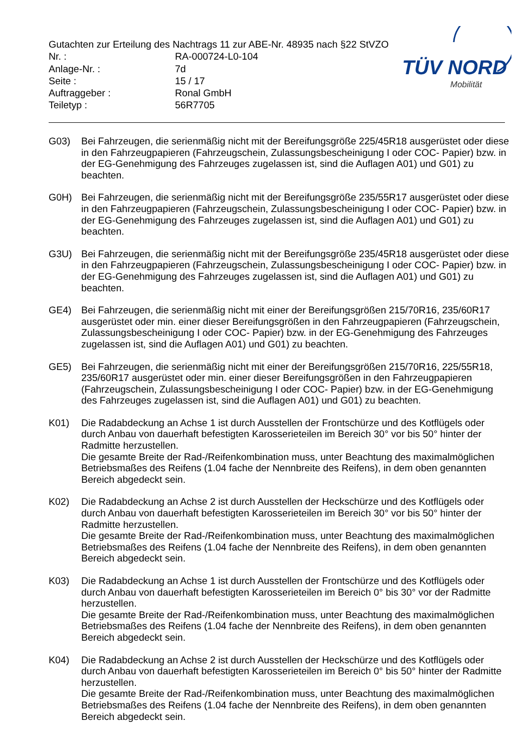Gutachten zur Erteilung des Nachtrags 11 zur ABE-Nr. 48935 nach §22 StVZO
Nr. : RA-000724-L0-104
Anlage-Nr. : 7d
Seite : 15 / 17
Auftraggeber : Ronal GmbH
Teiletyp : 56R7705
TÜV NORD
Mobilität
G03) Bei Fahrzeugen, die serienmäßig nicht mit der Bereifungsgröße 225/45R18 ausgerüstet oder diese in den Fahrzeugpapieren (Fahrzeugschein, Zulassungsbescheinigung I oder COC- Papier) bzw. in der EG-Genehmigung des Fahrzeuges zugelassen ist, sind die Auflagen A01) und G01) zu beachten.
G0H) Bei Fahrzeugen, die serienmäßig nicht mit der Bereifungsgröße 235/55R17 ausgerüstet oder diese in den Fahrzeugpapieren (Fahrzeugschein, Zulassungsbescheinigung I oder COC- Papier) bzw. in der EG-Genehmigung des Fahrzeuges zugelassen ist, sind die Auflagen A01) und G01) zu beachten.
G3U) Bei Fahrzeugen, die serienmäßig nicht mit der Bereifungsgröße 235/45R18 ausgerüstet oder diese in den Fahrzeugpapieren (Fahrzeugschein, Zulassungsbescheinigung I oder COC- Papier) bzw. in der EG-Genehmigung des Fahrzeuges zugelassen ist, sind die Auflagen A01) und G01) zu beachten.
GE4) Bei Fahrzeugen, die serienmäßig nicht mit einer der Bereifungsgrößen 215/70R16, 235/60R17 ausgerüstet oder min. einer dieser Bereifungsgrößen in den Fahrzeugpapieren (Fahrzeugschein, Zulassungsbescheinigung I oder COC- Papier) bzw. in der EG-Genehmigung des Fahrzeuges zugelassen ist, sind die Auflagen A01) und G01) zu beachten.
GE5) Bei Fahrzeugen, die serienmäßig nicht mit einer der Bereifungsgrößen 215/70R16, 225/55R18, 235/60R17 ausgerüstet oder min. einer dieser Bereifungsgrößen in den Fahrzeugpapieren (Fahrzeugschein, Zulassungsbescheinigung I oder COC- Papier) bzw. in der EG-Genehmigung des Fahrzeuges zugelassen ist, sind die Auflagen A01) und G01) zu beachten.
K01) Die Radabdeckung an Achse 1 ist durch Ausstellen der Frontschürze und des Kotflügels oder durch Anbau von dauerhaft befestigten Karosserieteilen im Bereich 30° vor bis 50° hinter der Radmitte herzustellen.
Die gesamte Breite der Rad-/Reifenkombination muss, unter Beachtung des maximalmöglichen Betriebsmaßes des Reifens (1.04 fache der Nennbreite des Reifens), in dem oben genannten Bereich abgedeckt sein.
K02) Die Radabdeckung an Achse 2 ist durch Ausstellen der Heckschürze und des Kotflügels oder durch Anbau von dauerhaft befestigten Karosserieteilen im Bereich 30° vor bis 50° hinter der Radmitte herzustellen.
Die gesamte Breite der Rad-/Reifenkombination muss, unter Beachtung des maximalmöglichen Betriebsmaßes des Reifens (1.04 fache der Nennbreite des Reifens), in dem oben genannten Bereich abgedeckt sein.
K03) Die Radabdeckung an Achse 1 ist durch Ausstellen der Frontschürze und des Kotflügels oder durch Anbau von dauerhaft befestigten Karosserieteilen im Bereich 0° bis 30° vor der Radmitte herzustellen.
Die gesamte Breite der Rad-/Reifenkombination muss, unter Beachtung des maximalmöglichen Betriebsmaßes des Reifens (1.04 fache der Nennbreite des Reifens), in dem oben genannten Bereich abgedeckt sein.
K04) Die Radabdeckung an Achse 2 ist durch Ausstellen der Heckschürze und des Kotflügels oder durch Anbau von dauerhaft befestigten Karosserieteilen im Bereich 0° bis 50° hinter der Radmitte herzustellen.
Die gesamte Breite der Rad-/Reifenkombination muss, unter Beachtung des maximalmöglichen Betriebsmaßes des Reifens (1.04 fache der Nennbreite des Reifens), in dem oben genannten Bereich abgedeckt sein.